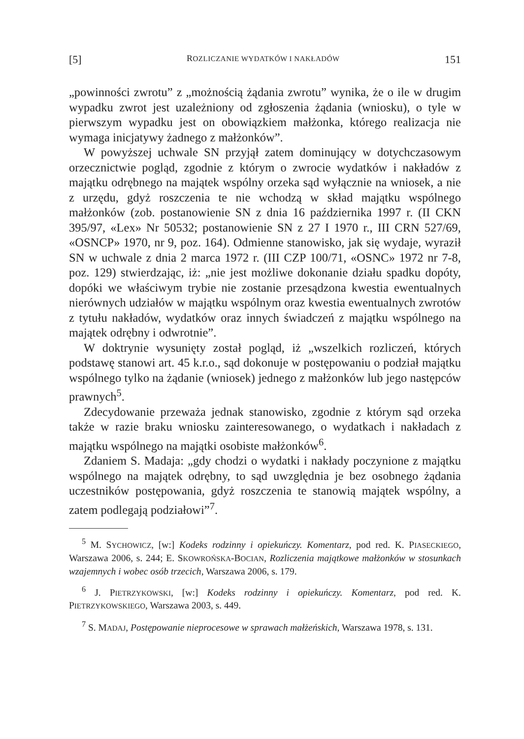[5] ROZLICZANIE WYDATKÓW I NAKŁADÓW 151
„powinności zwrotu” z „możnością żądania zwrotu” wynika, że o ile w drugim wypadku zwrot jest uzależniony od zgłoszenia żądania (wniosku), o tyle w pierwszym wypadku jest on obowiązkiem małżonka, którego realizacja nie wymaga inicjatywy żadnego z małżonków”.
W powyższej uchwale SN przyjął zatem dominujący w dotychczasowym orzecznictwie pogląd, zgodnie z którym o zwrocie wydatków i nakładów z majątku odrębnego na majątek wspólny orzeka sąd wyłącznie na wniosek, a nie z urzędu, gdyż roszczenia te nie wchodzą w skład majątku wspólnego małżonków (zob. postanowienie SN z dnia 16 października 1997 r. (II CKN 395/97, «Lex» Nr 50532; postanowienie SN z 27 I 1970 r., III CRN 527/69, «OSNCP» 1970, nr 9, poz. 164). Odmienne stanowisko, jak się wydaje, wyraził SN w uchwale z dnia 2 marca 1972 r. (III CZP 100/71, «OSNC» 1972 nr 7-8, poz. 129) stwierdzając, iż: „nie jest możliwe dokonanie działu spadku dopóty, dopóki we właściwym trybie nie zostanie przesądzona kwestia ewentualnych nierównych udziałów w majątku wspólnym oraz kwestia ewentualnych zwrotów z tytułu nakładów, wydatków oraz innych świadczeń z majątku wspólnego na majątek odrębny i odwrotnie”.
W doktrynie wysunięty został pogląd, iż „wszelkich rozliczeń, których podstawę stanowi art. 45 k.r.o., sąd dokonuje w postępowaniu o podział majątku wspólnego tylko na żądanie (wniosek) jednego z małżonków lub jego następców prawnych<sup>5</sup>.
Zdecydowanie przeważa jednak stanowisko, zgodnie z którym sąd orzeka także w razie braku wniosku zainteresowanego, o wydatkach i nakładach z majątku wspólnego na majątki osobiste małżonków<sup>6</sup>.
Zdaniem S. Madaja: „gdy chodzi o wydatki i nakłady poczynione z majątku wspólnego na majątek odrębny, to sąd uwzględnia je bez osobnego żądania uczestników postępowania, gdyż roszczenia te stanowią majątek wspólny, a zatem podlegają podziałowi”<sup>7</sup>.
<sup>5</sup> M. SYCHOWICZ, [w:] Kodeks rodzinny i opiekuńczy. Komentarz, pod red. K. PIASECKIEGO, Warszawa 2006, s. 244; E. SKOWROŃSKA-BOCIAN, Rozliczenia majątkowe małżonków w stosunkach wzajemnych i wobec osób trzecich, Warszawa 2006, s. 179.
<sup>6</sup> J. PIETRZYKOWSKI, [w:] Kodeks rodzinny i opiekuńczy. Komentarz, pod red. K. PIETRZYKOWSKIEGO, Warszawa 2003, s. 449.
<sup>7</sup> S. MADAJ, Postępowanie nieprocesowe w sprawach małżeńskich, Warszawa 1978, s. 131.